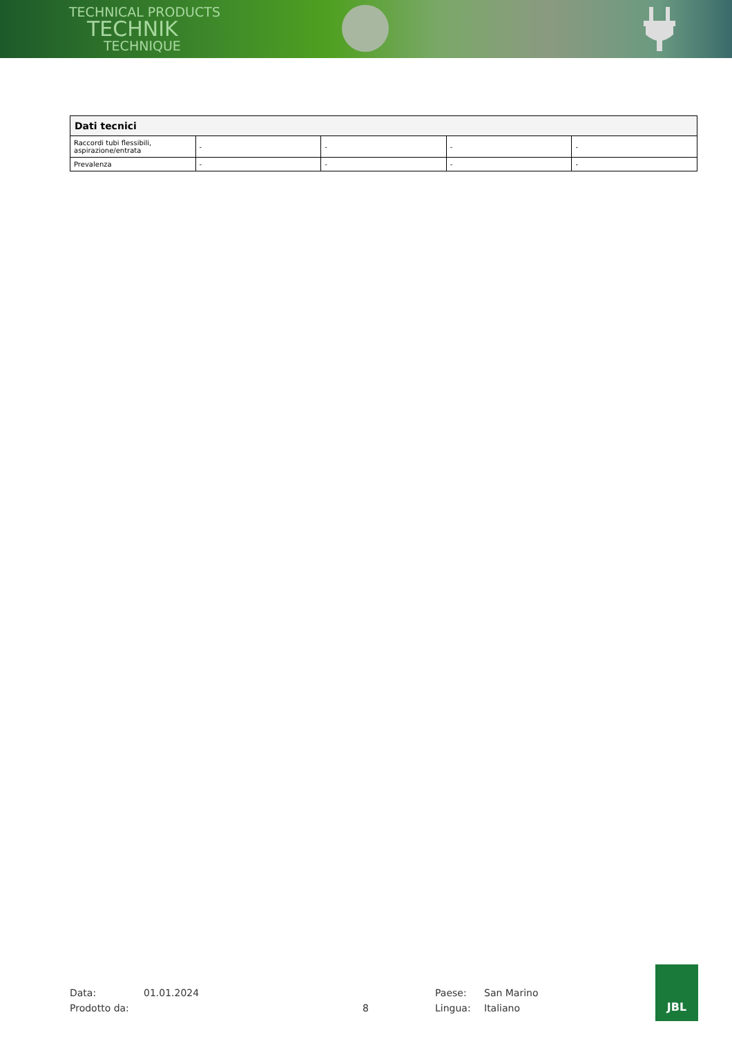TECHNICAL PRODUCTS
TECHNIK
TECHNIQUE
| Dati tecnici | | | | |
| --- | --- | --- | --- | --- |
| Raccordi tubi flessibili, aspirazione/entrata | - | - | - | - |
| Prevalenza | - | - | - | - |
Data: 01.01.2024 Paese: San Marino
Prodotto da: 8 Lingua: Italiano
JBL